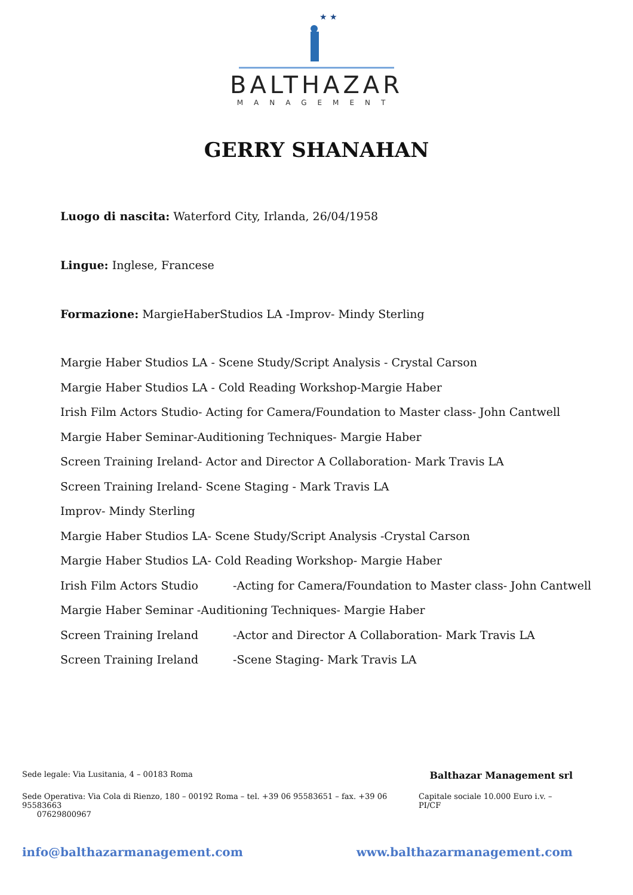★ ★ ★
BALTHAZAR
MANAGEMENT
GERRY SHANAHAN
Luogo di nascita: Waterford City, Irlanda, 26/04/1958
Lingue: Inglese, Francese
Formazione: MargieHaberStudios LA -Improv- Mindy Sterling
Margie Haber Studios LA - Scene Study/Script Analysis - Crystal Carson
Margie Haber Studios LA - Cold Reading Workshop-Margie Haber
Irish Film Actors Studio- Acting for Camera/Foundation to Master class- John Cantwell
Margie Haber Seminar-Auditioning Techniques- Margie Haber
Screen Training Ireland- Actor and Director A Collaboration- Mark Travis LA
Screen Training Ireland- Scene Staging - Mark Travis LA
Improv- Mindy Sterling
Margie Haber Studios LA- Scene Study/Script Analysis -Crystal Carson
Margie Haber Studios LA- Cold Reading Workshop- Margie Haber
Irish Film Actors Studio -Acting for Camera/Foundation to Master class- John Cantwell
Margie Haber Seminar -Auditioning Techniques- Margie Haber
Screen Training Ireland -Actor and Director A Collaboration- Mark Travis LA
Screen Training Ireland -Scene Staging- Mark Travis LA
Sede legale: Via Lusitania, 4 – 00183 Roma Balthazar Management srl
Sede Operativa: Via Cola di Rienzo, 180 – 00192 Roma – tel. +39 06 95583651 – fax. +39 06 95583663
07629800967 Capitale sociale 10.000 Euro i.v. – PI/CF
info@balthazarmanagement.com www.balthazarmanagement.com